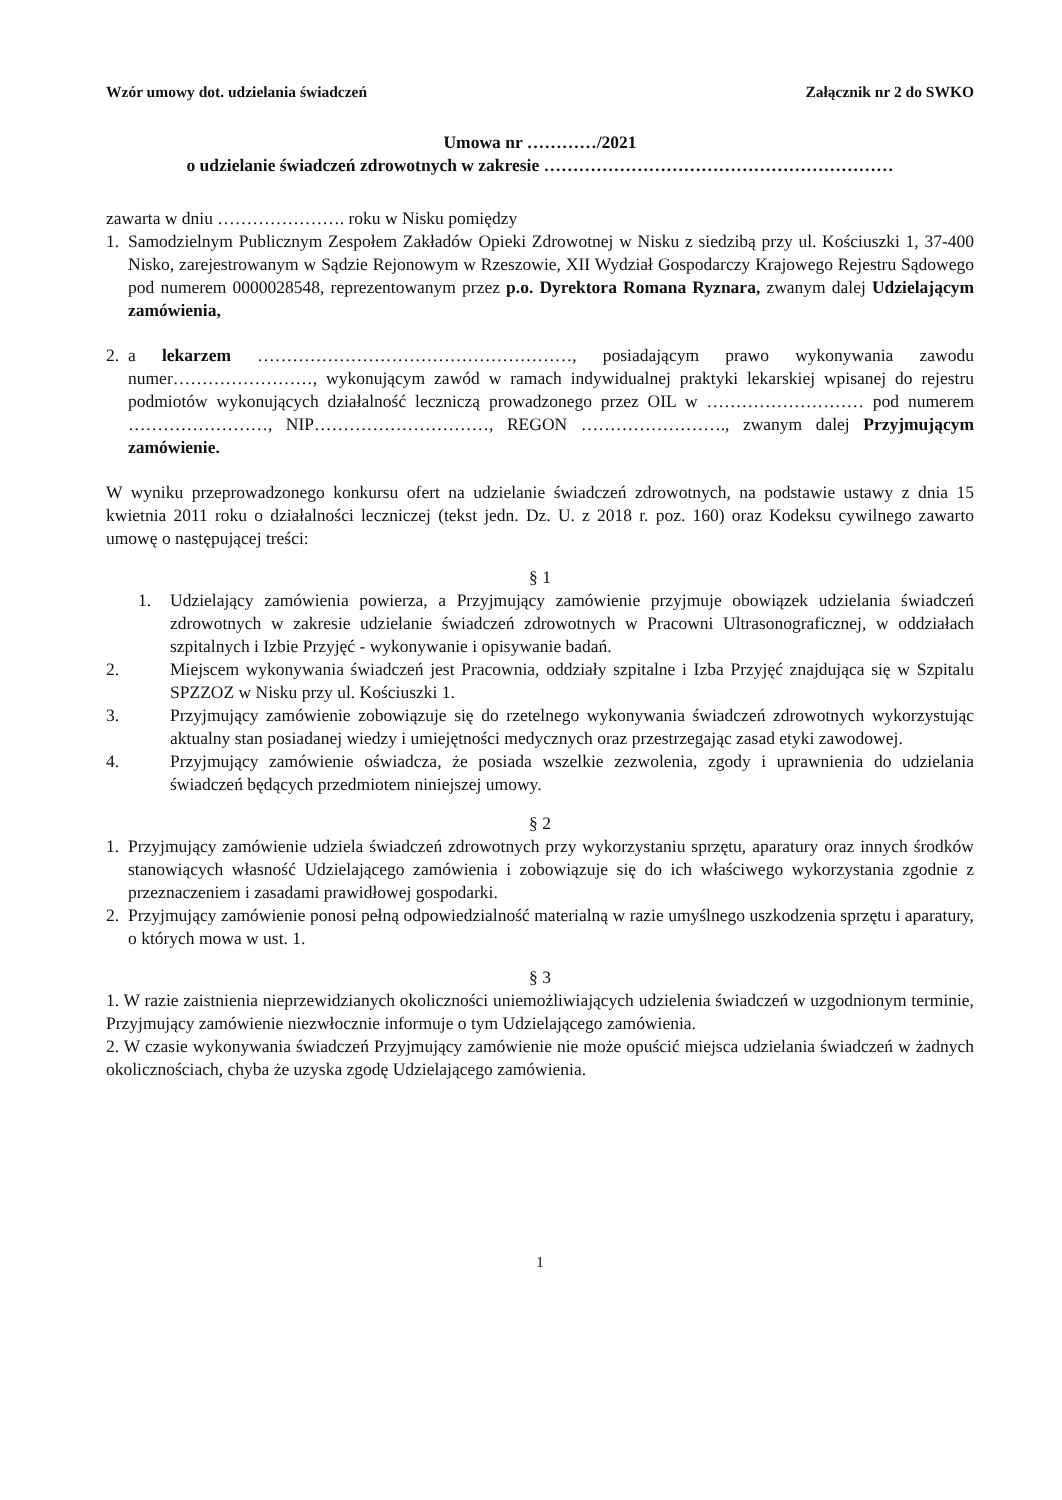Wzór umowy dot. udzielania świadczeń Załącznik nr 2 do SWKO
Umowa nr …………/2021
o udzielanie świadczeń zdrowotnych w zakresie ……………………………………………………
zawarta w dniu …………………. roku w Nisku pomiędzy
1. Samodzielnym Publicznym Zespołem Zakładów Opieki Zdrowotnej w Nisku z siedzibą przy ul. Kościuszki 1, 37-400 Nisko, zarejestrowanym w Sądzie Rejonowym w Rzeszowie, XII Wydział Gospodarczy Krajowego Rejestru Sądowego pod numerem 0000028548, reprezentowanym przez p.o. Dyrektora Romana Ryznara, zwanym dalej Udzielającym zamówienia,
2. a lekarzem ………………………………………………, posiadającym prawo wykonywania zawodu numer……………………, wykonującym zawód w ramach indywidualnej praktyki lekarskiej wpisanej do rejestru podmiotów wykonujących działalność leczniczą prowadzonego przez OIL w ……………………… pod numerem ……………………, NIP…………………………, REGON ……………………., zwanym dalej Przyjmującym zamówienie.
W wyniku przeprowadzonego konkursu ofert na udzielanie świadczeń zdrowotnych, na podstawie ustawy z dnia 15 kwietnia 2011 roku o działalności leczniczej (tekst jedn. Dz. U. z 2018 r. poz. 160) oraz Kodeksu cywilnego zawarto umowę o następującej treści:
§ 1
1. Udzielający zamówienia powierza, a Przyjmujący zamówienie przyjmuje obowiązek udzielania świadczeń zdrowotnych w zakresie udzielanie świadczeń zdrowotnych w Pracowni Ultrasonograficznej, w oddziałach szpitalnych i Izbie Przyjęć - wykonywanie i opisywanie badań.
2. Miejscem wykonywania świadczeń jest Pracownia, oddziały szpitalne i Izba Przyjęć znajdująca się w Szpitalu SPZZOZ w Nisku przy ul. Kościuszki 1.
3. Przyjmujący zamówienie zobowiązuje się do rzetelnego wykonywania świadczeń zdrowotnych wykorzystując aktualny stan posiadanej wiedzy i umiejętności medycznych oraz przestrzegając zasad etyki zawodowej.
4. Przyjmujący zamówienie oświadcza, że posiada wszelkie zezwolenia, zgody i uprawnienia do udzielania świadczeń będących przedmiotem niniejszej umowy.
§ 2
1. Przyjmujący zamówienie udziela świadczeń zdrowotnych przy wykorzystaniu sprzętu, aparatury oraz innych środków stanowiących własność Udzielającego zamówienia i zobowiązuje się do ich właściwego wykorzystania zgodnie z przeznaczeniem i zasadami prawidłowej gospodarki.
2. Przyjmujący zamówienie ponosi pełną odpowiedzialność materialną w razie umyślnego uszkodzenia sprzętu i aparatury, o których mowa w ust. 1.
§ 3
1. W razie zaistnienia nieprzewidzianych okoliczności uniemożliwiających udzielenia świadczeń w uzgodnionym terminie, Przyjmujący zamówienie niezwłocznie informuje o tym Udzielającego zamówienia.
2. W czasie wykonywania świadczeń Przyjmujący zamówienie nie może opuścić miejsca udzielania świadczeń w żadnych okolicznościach, chyba że uzyska zgodę Udzielającego zamówienia.
1